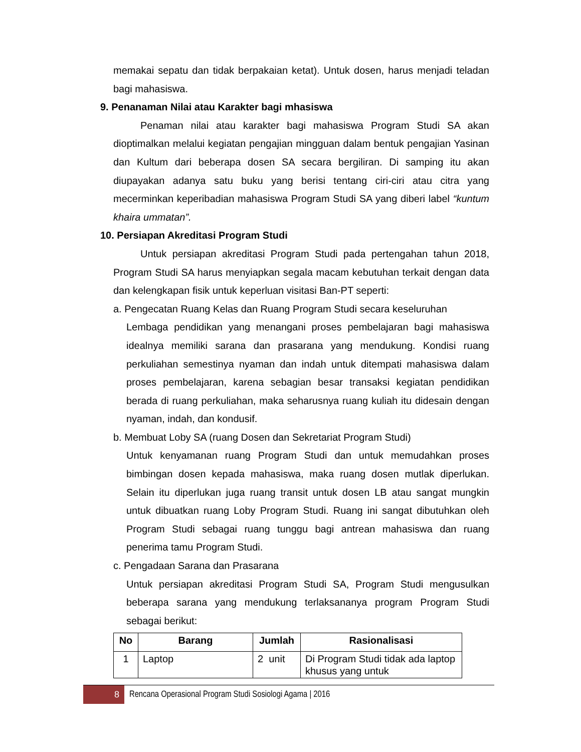memakai sepatu dan tidak berpakaian ketat). Untuk dosen, harus menjadi teladan bagi mahasiswa.
9. Penanaman Nilai atau Karakter bagi mhasiswa
Penaman nilai atau karakter bagi mahasiswa Program Studi SA akan dioptimalkan melalui kegiatan pengajian mingguan dalam bentuk pengajian Yasinan dan Kultum dari beberapa dosen SA secara bergiliran. Di samping itu akan diupayakan adanya satu buku yang berisi tentang ciri-ciri atau citra yang mecerminkan keperibadian mahasiswa Program Studi SA yang diberi label “kuntum khaira ummatan”.
10. Persiapan Akreditasi Program Studi
Untuk persiapan akreditasi Program Studi pada pertengahan tahun 2018, Program Studi SA harus menyiapkan segala macam kebutuhan terkait dengan data dan kelengkapan fisik untuk keperluan visitasi Ban-PT seperti:
a. Pengecatan Ruang Kelas dan Ruang Program Studi secara keseluruhan
Lembaga pendidikan yang menangani proses pembelajaran bagi mahasiswa idealnya memiliki sarana dan prasarana yang mendukung. Kondisi ruang perkuliahan semestinya nyaman dan indah untuk ditempati mahasiswa dalam proses pembelajaran, karena sebagian besar transaksi kegiatan pendidikan berada di ruang perkuliahan, maka seharusnya ruang kuliah itu didesain dengan nyaman, indah, dan kondusif.
b. Membuat Loby SA (ruang Dosen dan Sekretariat Program Studi)
Untuk kenyamanan ruang Program Studi dan untuk memudahkan proses bimbingan dosen kepada mahasiswa, maka ruang dosen mutlak diperlukan. Selain itu diperlukan juga ruang transit untuk dosen LB atau sangat mungkin untuk dibuatkan ruang Loby Program Studi. Ruang ini sangat dibutuhkan oleh Program Studi sebagai ruang tunggu bagi antrean mahasiswa dan ruang penerima tamu Program Studi.
c. Pengadaan Sarana dan Prasarana
Untuk persiapan akreditasi Program Studi SA, Program Studi mengusulkan beberapa sarana yang mendukung terlaksananya program Program Studi sebagai berikut:
| No | Barang | Jumlah | Rasionalisasi |
| --- | --- | --- | --- |
| 1 | Laptop | 2 unit | Di Program Studi tidak ada laptop khusus yang untuk |
8
Rencana Operasional Program Studi Sosiologi Agama | 2016